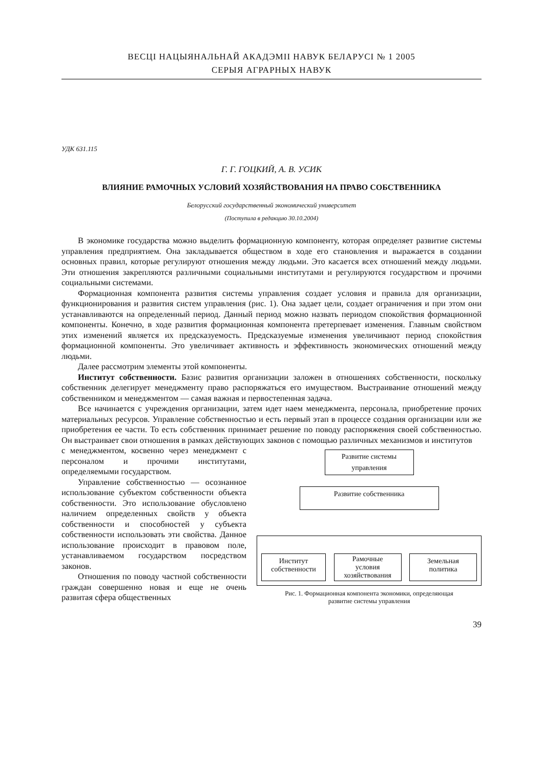ВЕСЦІ НАЦЫЯНАЛЬНАЙ АКАДЭМІІ НАВУК БЕЛАРУСІ № 1 2005
СЕРЫЯ АГРАРНЫХ НАВУК
УДК 631.115
Г. Г. ГОЦКИЙ, А. В. УСИК
ВЛИЯНИЕ РАМОЧНЫХ УСЛОВИЙ ХОЗЯЙСТВОВАНИЯ НА ПРАВО СОБСТВЕННИКА
Белорусский государственный экономический университет
(Поступила в редакцию 30.10.2004)
В экономике государства можно выделить формационную компоненту, которая определяет развитие системы управления предприятием. Она закладывается обществом в ходе его становления и выражается в создании основных правил, которые регулируют отношения между людьми. Это касается всех отношений между людьми. Эти отношения закрепляются различными социальными институтами и регулируются государством и прочими социальными системами.
Формационная компонента развития системы управления создает условия и правила для организации, функционирования и развития систем управления (рис. 1). Она задает цели, создает ограничения и при этом они устанавливаются на определенный период. Данный период можно назвать периодом спокойствия формационной компоненты. Конечно, в ходе развития формационная компонента претерпевает изменения. Главным свойством этих изменений является их предсказуемость. Предсказуемые изменения увеличивают период спокойствия формационной компоненты. Это увеличивает активность и эффективность экономических отношений между людьми.
Далее рассмотрим элементы этой компоненты.
Институт собственности. Базис развития организации заложен в отношениях собственности, поскольку собственник делегирует менеджменту право распоряжаться его имуществом. Выстраивание отношений между собственником и менеджментом — самая важная и первостепенная задача.
Все начинается с учреждения организации, затем идет наем менеджмента, персонала, приобретение прочих материальных ресурсов. Управление собственностью и есть первый этап в процессе создания организации или же приобретения ее части. То есть собственник принимает решение по поводу распоряжения своей собственностью. Он выстраивает свои отношения в рамках действующих законов с помощью различных механизмов и институтов
с менеджментом, косвенно через менеджмент с персоналом и прочими институтами, определяемыми государством.
Управление собственностью — осознанное использование субъектом собственности объекта собственности. Это использование обусловлено наличием определенных свойств у объекта собственности и способностей у субъекта собственности использовать эти свойства. Данное использование происходит в правовом поле, устанавливаемом государством посредством законов.
Отношения по поводу частной собственности граждан совершенно новая и еще не очень развитая сфера общественных
Развитие системы
управления
Развитие собственника
Институт
собственности
Рамочные
условия
хозяйствования
Земельная
политика
Рис. 1. Формационная компонента экономики, определяющая
развитие системы управления
39